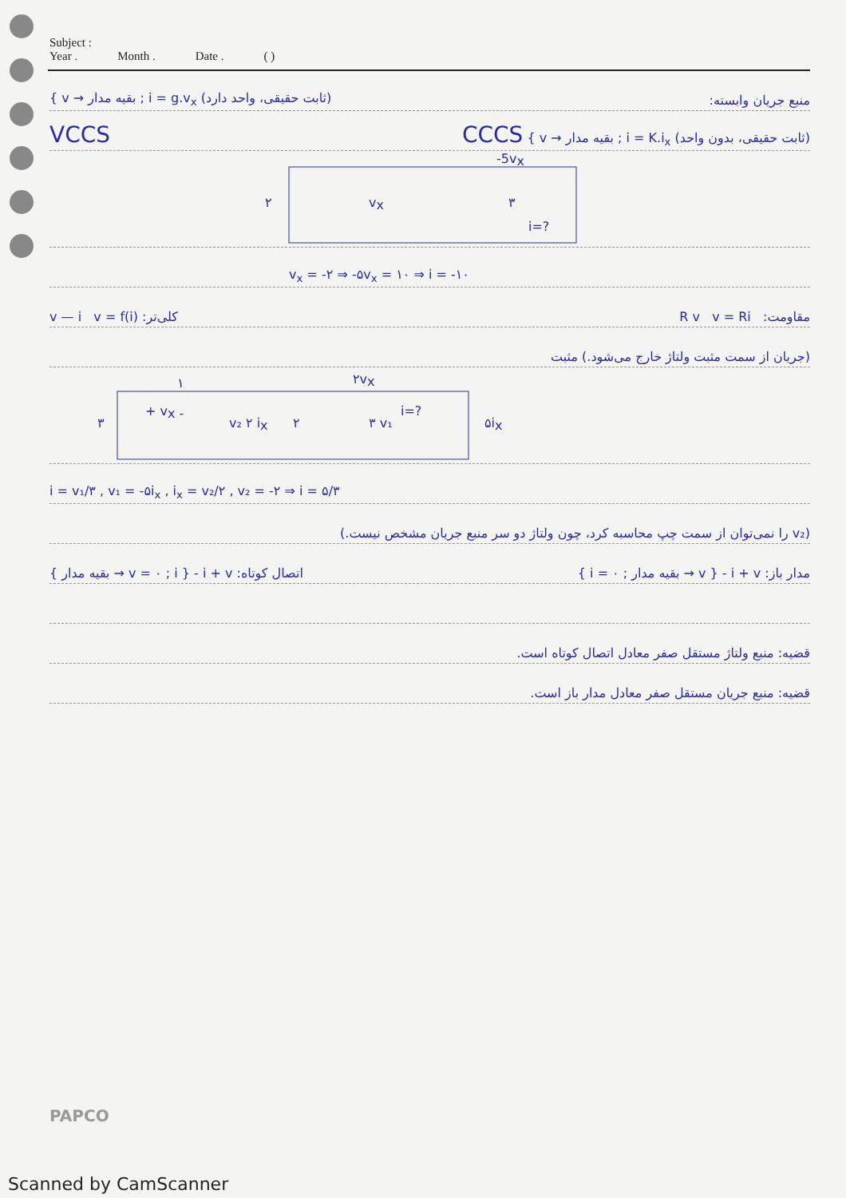Subject :
Year . Month . Date . ( )
{ v → بقیه مدار ; i = g.v<sub>x</sub> (ثابت حقیقی، واحد دارد) منبع جریان وابسته:
VCCS CCCS { v → بقیه مدار ; i = K.i<sub>x</sub> (ثابت حقیقی، بدون واحد)
-5vx
۲
vx
۳
i=?
v<sub>x</sub> = -۲ ⇒ -۵v<sub>x</sub> = ۱۰ ⇒ i = -۱۰
v — i v = f(i) :کلی‌تر R v v = Ri :مقاومت
(جریان از سمت مثبت ولتاژ خارج می‌شود.) مثبت
۲vx
۱
+ vx -
۳
v₂ ۲ ix
۲
i=?
۳ v₁
۵ix
i = v₁/۳ , v₁ = -۵i<sub>x</sub> , i<sub>x</sub> = v₂/۲ , v₂ = -۲ ⇒ i = ۵/۳
(v₂ را نمی‌توان از سمت چپ محاسبه کرد، چون ولتاژ دو سر منبع جریان مشخص نیست.)
اتصال کوتاه: i + v - { v = ۰ ; i → بقیه مدار } مدار باز: i + v - { v → بقیه مدار ; i = ۰ }
قضیه: منبع ولتاژ مستقل صفر معادل اتصال کوتاه است.
قضیه: منبع جریان مستقل صفر معادل مدار باز است.
PAPCO
Scanned by CamScanner